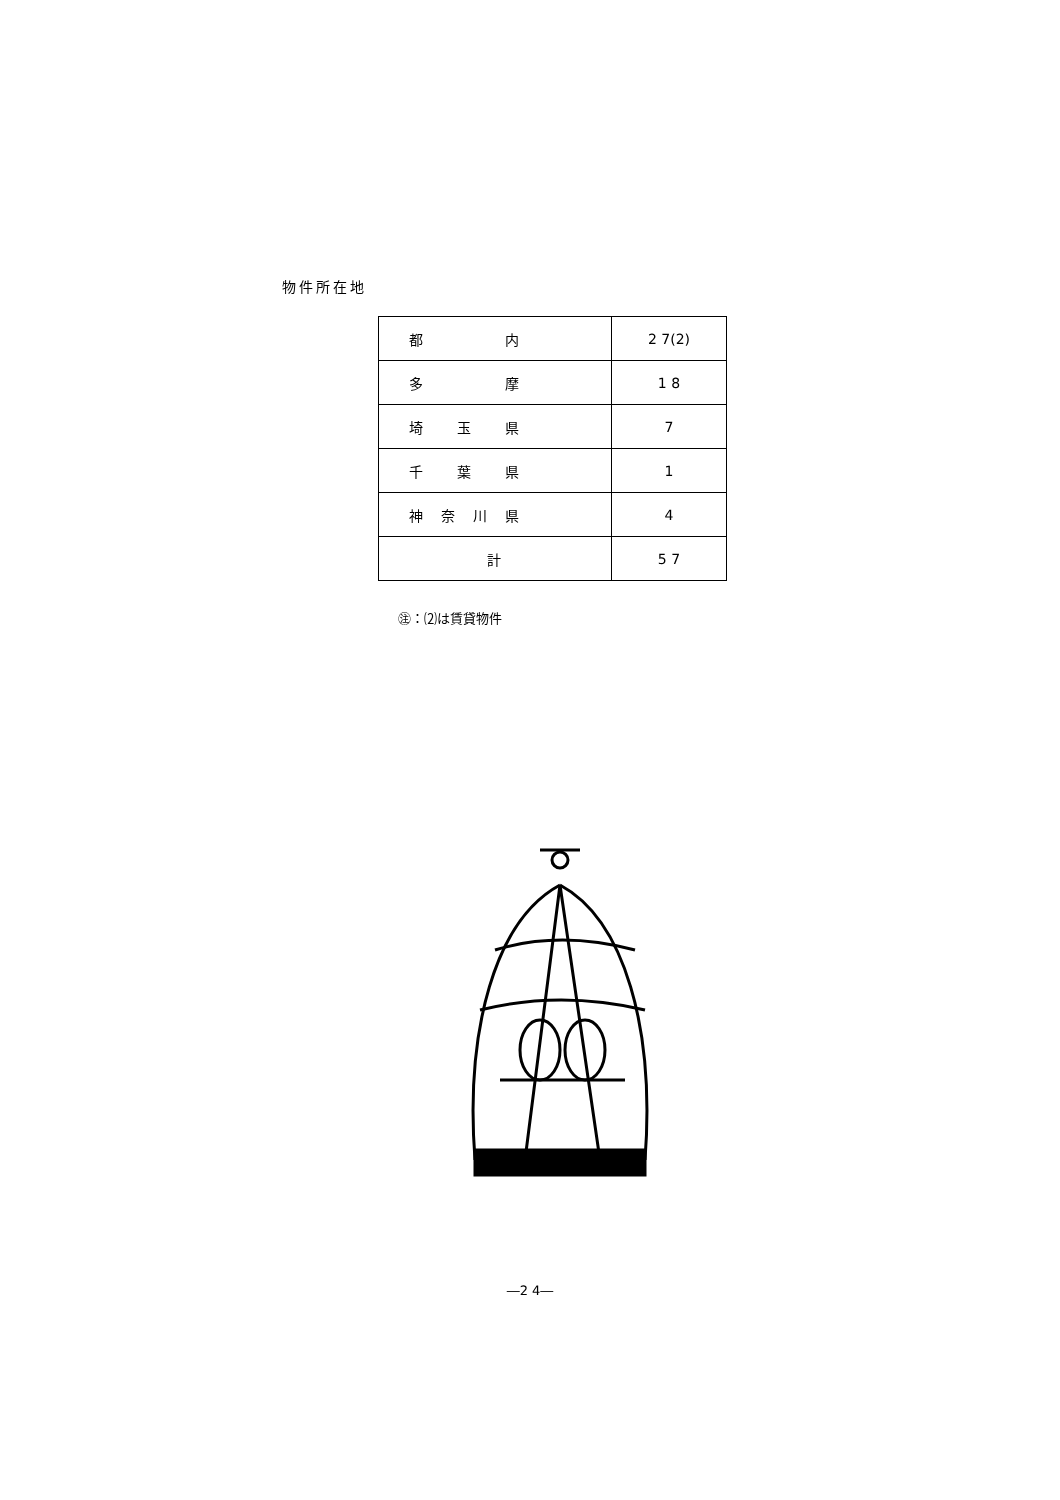物件所在地
| 都 内 | 2 7(2) |
| 多 摩 | 1 8 |
| 埼 玉 県 | 7 |
| 千 葉 県 | 1 |
| 神 奈 川 県 | 4 |
| 計 | 5 7 |
㊟：⑵は賃貸物件
―2 4―